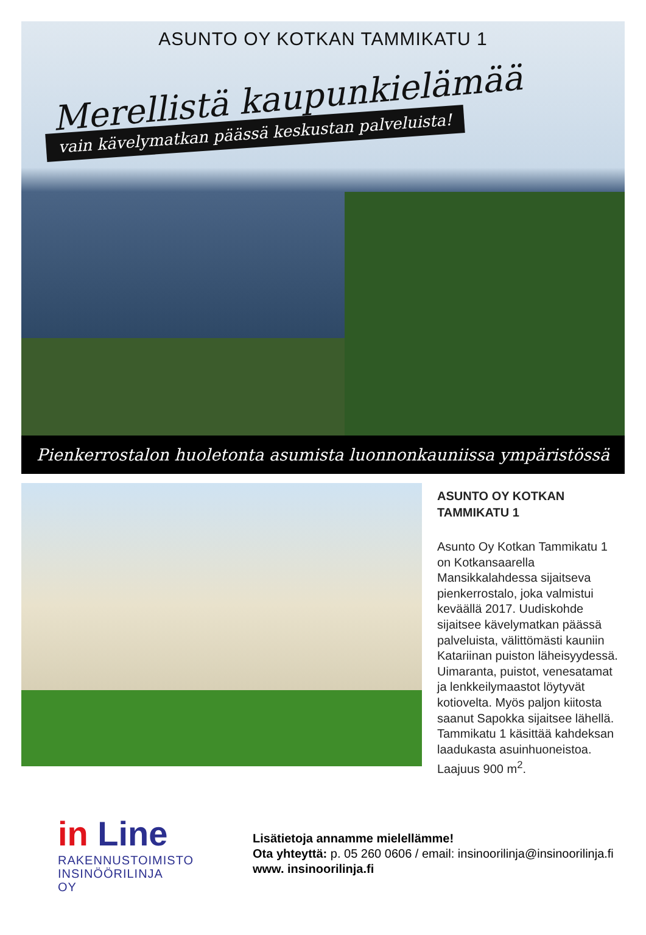ASUNTO OY KOTKAN TAMMIKATU 1
Merellistä kaupunkielämää
vain kävelymatkan päässä keskustan palveluista!
Pienkerrostalon huoletonta asumista luonnonkauniissa ympäristössä
ASUNTO OY KOTKAN
TAMMIKATU 1
Asunto Oy Kotkan Tammikatu 1 on Kotkansaarella Mansikkalahdessa sijaitseva pienkerrostalo, joka valmistui keväällä 2017. Uudiskohde sijaitsee kävelymatkan päässä palveluista, välittömästi kauniin Katariinan puiston läheisyydessä. Uimaranta, puistot, venesatamat ja lenkkeilymaastot löytyvät kotiovelta. Myös paljon kiitosta saanut Sapokka sijaitsee lähellä. Tammikatu 1 käsittää kahdeksan laadukasta asuinhuoneistoa. Laajuus 900 m<sup>2</sup>.
in Line
RAKENNUSTOIMISTO
INSINÖÖRILINJA OY
Lisätietoja annamme mielellämme!
Ota yhteyttä: p. 05 260 0606 / email: insinoorilinja@insinoorilinja.fi
www. insinoorilinja.fi